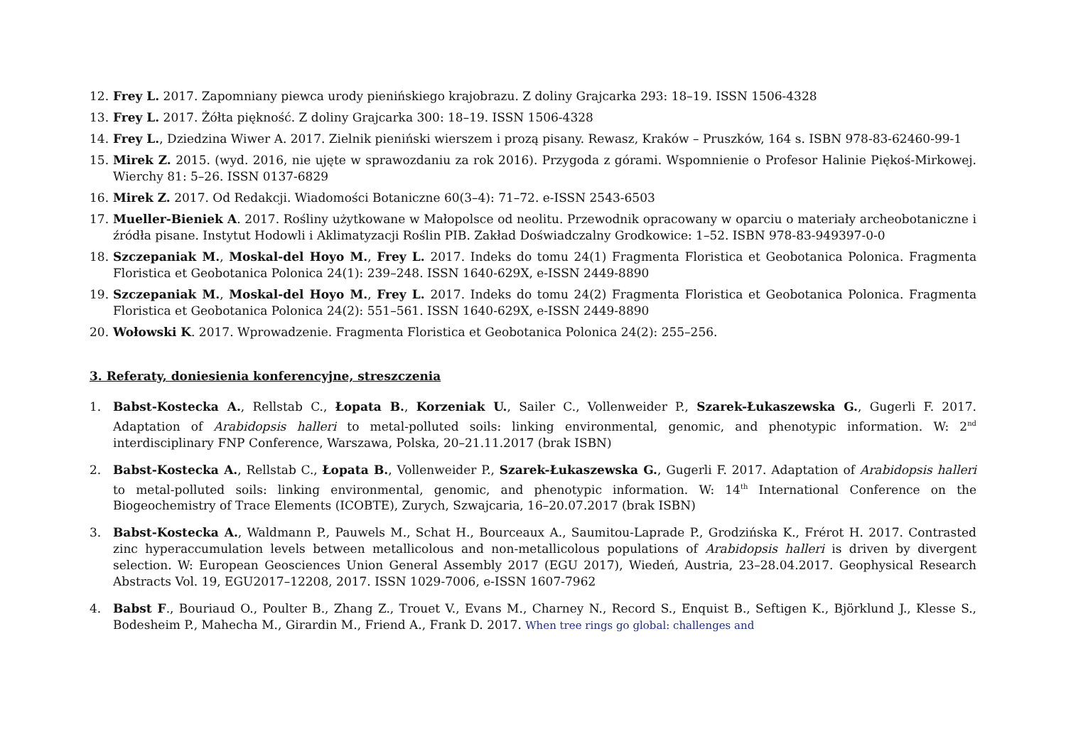12. Frey L. 2017. Zapomniany piewca urody pienińskiego krajobrazu. Z doliny Grajcarka 293: 18–19. ISSN 1506-4328
13. Frey L. 2017. Żółta piękność. Z doliny Grajcarka 300: 18–19. ISSN 1506-4328
14. Frey L., Dziedzina Wiwer A. 2017. Zielnik pieniński wierszem i prozą pisany. Rewasz, Kraków – Pruszków, 164 s. ISBN 978-83-62460-99-1
15. Mirek Z. 2015. (wyd. 2016, nie ujęte w sprawozdaniu za rok 2016). Przygoda z górami. Wspomnienie o Profesor Halinie Piękoś-Mirkowej. Wierchy 81: 5–26. ISSN 0137-6829
16. Mirek Z. 2017. Od Redakcji. Wiadomości Botaniczne 60(3–4): 71–72. e-ISSN 2543-6503
17. Mueller-Bieniek A. 2017. Rośliny użytkowane w Małopolsce od neolitu. Przewodnik opracowany w oparciu o materiały archeobotaniczne i źródła pisane. Instytut Hodowli i Aklimatyzacji Roślin PIB. Zakład Doświadczalny Grodkowice: 1–52. ISBN 978-83-949397-0-0
18. Szczepaniak M., Moskal-del Hoyo M., Frey L. 2017. Indeks do tomu 24(1) Fragmenta Floristica et Geobotanica Polonica. Fragmenta Floristica et Geobotanica Polonica 24(1): 239–248. ISSN 1640-629X, e-ISSN 2449-8890
19. Szczepaniak M., Moskal-del Hoyo M., Frey L. 2017. Indeks do tomu 24(2) Fragmenta Floristica et Geobotanica Polonica. Fragmenta Floristica et Geobotanica Polonica 24(2): 551–561. ISSN 1640-629X, e-ISSN 2449-8890
20. Wołowski K. 2017. Wprowadzenie. Fragmenta Floristica et Geobotanica Polonica 24(2): 255–256.
3. Referaty, doniesienia konferencyjne, streszczenia
1. Babst-Kostecka A., Rellstab C., Łopata B., Korzeniak U., Sailer C., Vollenweider P., Szarek-Łukaszewska G., Gugerli F. 2017. Adaptation of Arabidopsis halleri to metal-polluted soils: linking environmental, genomic, and phenotypic information. W: 2<sup>nd</sup> interdisciplinary FNP Conference, Warszawa, Polska, 20–21.11.2017 (brak ISBN)
2. Babst-Kostecka A., Rellstab C., Łopata B., Vollenweider P., Szarek-Łukaszewska G., Gugerli F. 2017. Adaptation of Arabidopsis halleri to metal-polluted soils: linking environmental, genomic, and phenotypic information. W: 14<sup>th</sup> International Conference on the Biogeochemistry of Trace Elements (ICOBTE), Zurych, Szwajcaria, 16–20.07.2017 (brak ISBN)
3. Babst-Kostecka A., Waldmann P., Pauwels M., Schat H., Bourceaux A., Saumitou-Laprade P., Grodzińska K., Frérot H. 2017. Contrasted zinc hyperaccumulation levels between metallicolous and non-metallicolous populations of Arabidopsis halleri is driven by divergent selection. W: European Geosciences Union General Assembly 2017 (EGU 2017), Wiedeń, Austria, 23–28.04.2017. Geophysical Research Abstracts Vol. 19, EGU2017–12208, 2017. ISSN 1029-7006, e-ISSN 1607-7962
4. Babst F., Bouriaud O., Poulter B., Zhang Z., Trouet V., Evans M., Charney N., Record S., Enquist B., Seftigen K., Björklund J., Klesse S., Bodesheim P., Mahecha M., Girardin M., Friend A., Frank D. 2017. When tree rings go global: challenges and